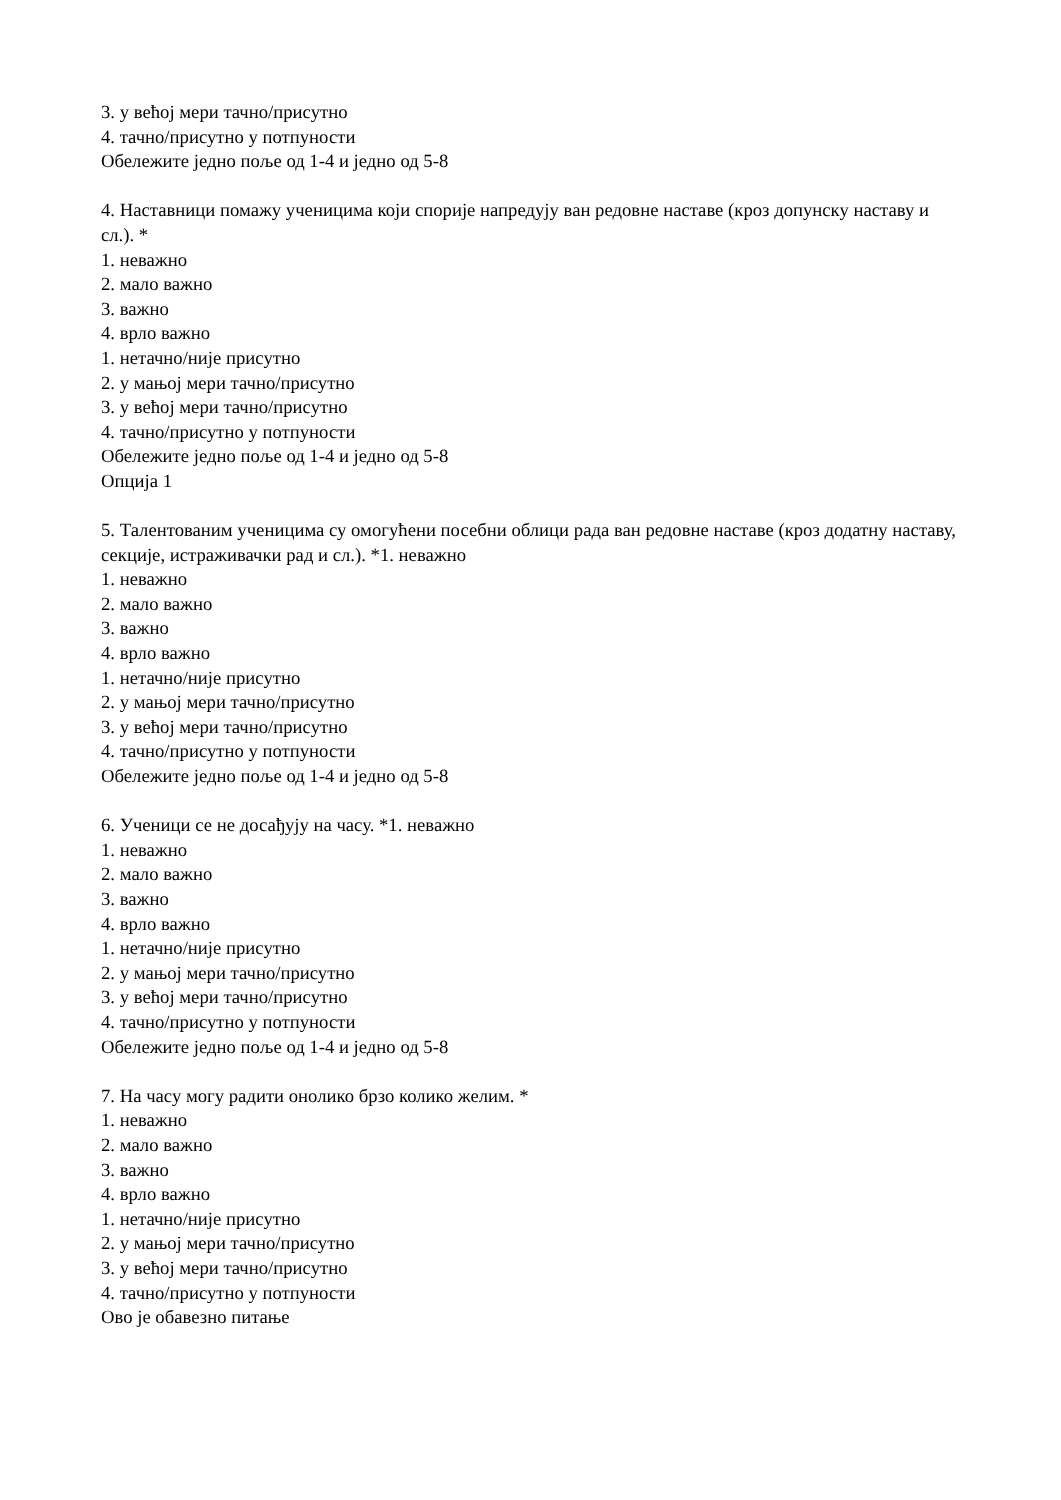3. у већој мери тачно/присутно
4. тачно/присутно у потпуности
Обележите једно поље од 1-4 и једно од 5-8
4. Наставници помажу ученицима који спорије напредују ван редовне наставе (кроз допунску наставу и сл.). *
1. неважно
2. мало важно
3. важно
4. врло важно
1. нетачно/није присутно
2. у мањој мери тачно/присутно
3. у већој мери тачно/присутно
4. тачно/присутно у потпуности
Обележите једно поље од 1-4 и једно од 5-8
Опција 1
5. Талентованим ученицима су омогућени посебни облици рада ван редовне наставе (кроз додатну наставу, секције, истраживачки рад и сл.). *1. неважно
1. неважно
2. мало важно
3. важно
4. врло важно
1. нетачно/није присутно
2. у мањој мери тачно/присутно
3. у већој мери тачно/присутно
4. тачно/присутно у потпуности
Обележите једно поље од 1-4 и једно од 5-8
6. Ученици се не досађују на часу. *1. неважно
1. неважно
2. мало важно
3. важно
4. врло важно
1. нетачно/није присутно
2. у мањој мери тачно/присутно
3. у већој мери тачно/присутно
4. тачно/присутно у потпуности
Обележите једно поље од 1-4 и једно од 5-8
7. На часу могу радити онолико брзо колико желим. *
1. неважно
2. мало важно
3. важно
4. врло важно
1. нетачно/није присутно
2. у мањој мери тачно/присутно
3. у већој мери тачно/присутно
4. тачно/присутно у потпуности
Ово је обавезно питање